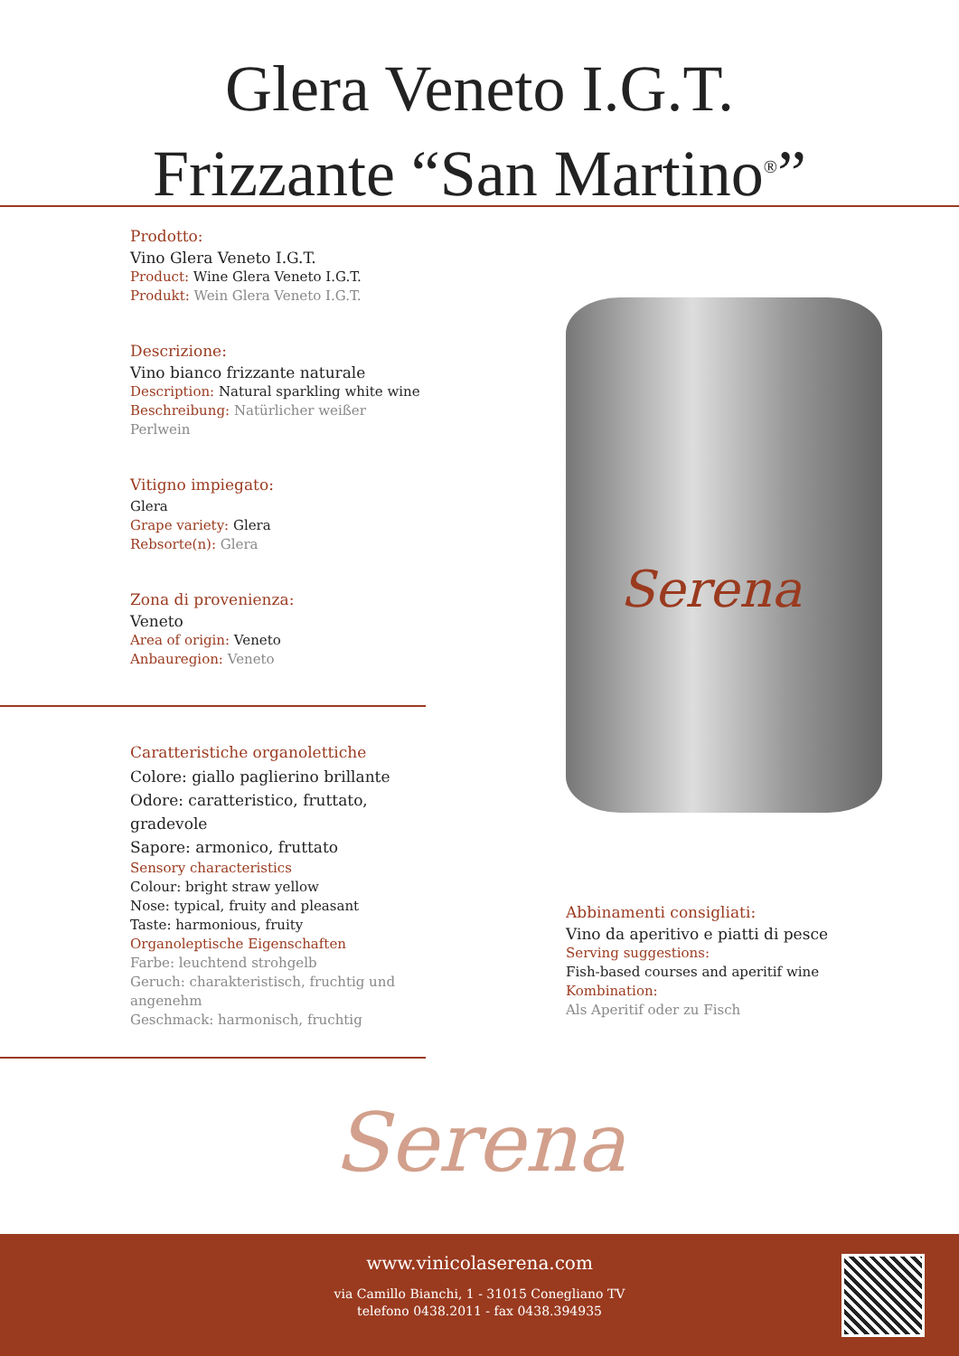Glera Veneto I.G.T.
Frizzante “San Martino<sup>®</sup>”
Prodotto:
Vino Glera Veneto I.G.T.
Product: Wine Glera Veneto I.G.T.
Produkt: Wein Glera Veneto I.G.T.
Descrizione:
Vino bianco frizzante naturale
Description: Natural sparkling white wine
Beschreibung: Natürlicher weißer Perlwein
Vitigno impiegato:
Glera
Grape variety: Glera
Rebsorte(n): Glera
Zona di provenienza:
Veneto
Area of origin: Veneto
Anbauregion: Veneto
Caratteristiche organolettiche
Colore: giallo paglierino brillante
Odore: caratteristico, fruttato, gradevole
Sapore: armonico, fruttato
Sensory characteristics
Colour: bright straw yellow
Nose: typical, fruity and pleasant
Taste: harmonious, fruity
Organoleptische Eigenschaften
Farbe: leuchtend strohgelb
Geruch: charakteristisch, fruchtig und angenehm
Geschmack: harmonisch, fruchtig
Serena
Abbinamenti consigliati:
Vino da aperitivo e piatti di pesce
Serving suggestions:
Fish-based courses and aperitif wine
Kombination:
Als Aperitif oder zu Fisch
Serena
www.vinicolaserena.com
via Camillo Bianchi, 1 - 31015 Conegliano TV
telefono 0438.2011 - fax 0438.394935